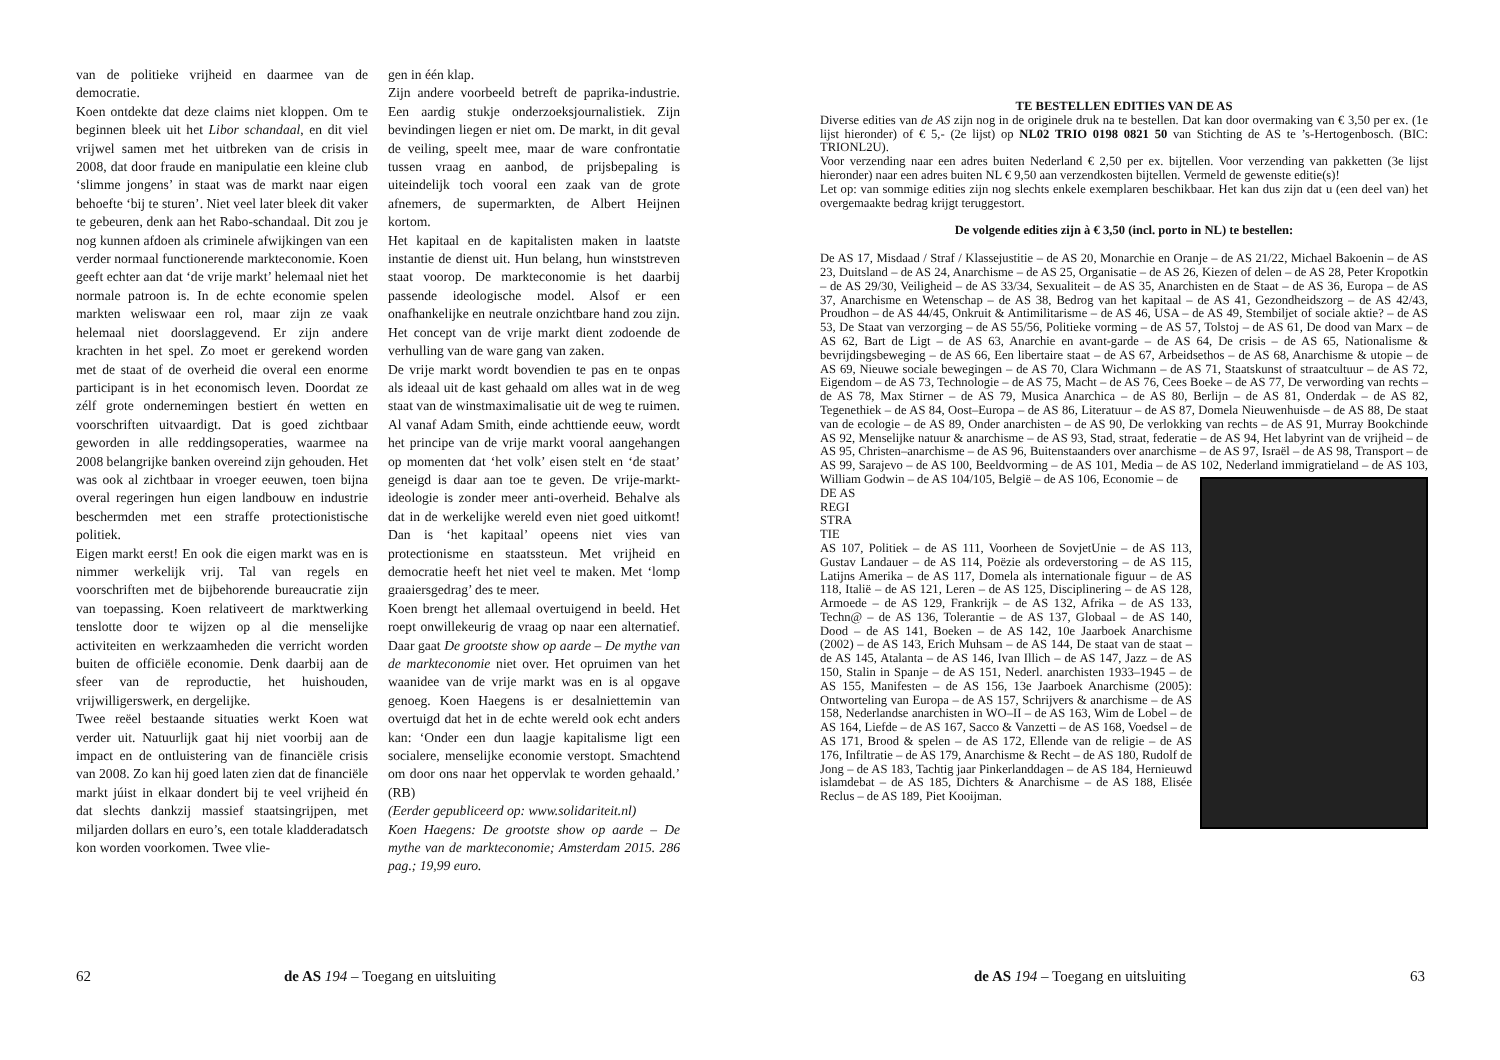van de politieke vrijheid en daarmee van de democratie.
Koen ontdekte dat deze claims niet kloppen. Om te beginnen bleek uit het Libor schandaal, en dit viel vrijwel samen met het uitbreken van de crisis in 2008, dat door fraude en manipulatie een kleine club ‘slimme jongens’ in staat was de markt naar eigen behoefte ‘bij te sturen’. Niet veel later bleek dit vaker te gebeuren, denk aan het Rabo-schandaal. Dit zou je nog kunnen afdoen als criminele afwijkingen van een verder normaal functionerende markteconomie. Koen geeft echter aan dat ‘de vrije markt’ helemaal niet het normale patroon is. In de echte economie spelen markten weliswaar een rol, maar zijn ze vaak helemaal niet doorslaggevend. Er zijn andere krachten in het spel. Zo moet er gerekend worden met de staat of de overheid die overal een enorme participant is in het economisch leven. Doordat ze zélf grote ondernemingen bestiert én wetten en voorschriften uitvaardigt. Dat is goed zichtbaar geworden in alle reddingsoperaties, waarmee na 2008 belangrijke banken overeind zijn gehouden. Het was ook al zichtbaar in vroeger eeuwen, toen bijna overal regeringen hun eigen landbouw en industrie beschermden met een straffe protectionistische politiek.
Eigen markt eerst! En ook die eigen markt was en is nimmer werkelijk vrij. Tal van regels en voorschriften met de bijbehorende bureaucratie zijn van toepassing. Koen relativeert de marktwerking tenslotte door te wijzen op al die menselijke activiteiten en werkzaamheden die verricht worden buiten de officiële economie. Denk daarbij aan de sfeer van de reproductie, het huishouden, vrijwilligerswerk, en dergelijke.
Twee reëel bestaande situaties werkt Koen wat verder uit. Natuurlijk gaat hij niet voorbij aan de impact en de ontluistering van de financiële crisis van 2008. Zo kan hij goed laten zien dat de financiële markt júist in elkaar dondert bij te veel vrijheid én dat slechts dankzij massief staatsingrijpen, met miljarden dollars en euro’s, een totale kladderadatsch kon worden voorkomen. Twee vlie-
gen in één klap.
Zijn andere voorbeeld betreft de paprika-industrie. Een aardig stukje onderzoeksjournalistiek. Zijn bevindingen liegen er niet om. De markt, in dit geval de veiling, speelt mee, maar de ware confrontatie tussen vraag en aanbod, de prijsbepaling is uiteindelijk toch vooral een zaak van de grote afnemers, de supermarkten, de Albert Heijnen kortom.
Het kapitaal en de kapitalisten maken in laatste instantie de dienst uit. Hun belang, hun winststreven staat voorop. De markteconomie is het daarbij passende ideologische model. Alsof er een onafhankelijke en neutrale onzichtbare hand zou zijn. Het concept van de vrije markt dient zodoende de verhulling van de ware gang van zaken.
De vrije markt wordt bovendien te pas en te onpas als ideaal uit de kast gehaald om alles wat in de weg staat van de winstmaximalisatie uit de weg te ruimen. Al vanaf Adam Smith, einde achttiende eeuw, wordt het principe van de vrije markt vooral aangehangen op momenten dat ‘het volk’ eisen stelt en ‘de staat’ geneigd is daar aan toe te geven. De vrije-markt-ideologie is zonder meer anti-overheid. Behalve als dat in de werkelijke wereld even niet goed uitkomt! Dan is ‘het kapitaal’ opeens niet vies van protectionisme en staatssteun. Met vrijheid en democratie heeft het niet veel te maken. Met ‘lomp graaiersgedrag’ des te meer.
Koen brengt het allemaal overtuigend in beeld. Het roept onwillekeurig de vraag op naar een alternatief. Daar gaat De grootste show op aarde – De mythe van de markteconomie niet over. Het opruimen van het waanidee van de vrije markt was en is al opgave genoeg. Koen Haegens is er desalniettemin van overtuigd dat het in de echte wereld ook echt anders kan: ‘Onder een dun laagje kapitalisme ligt een socialere, menselijke economie verstopt. Smachtend om door ons naar het oppervlak te worden gehaald.’ (RB)
(Eerder gepubliceerd op: www.solidariteit.nl)
Koen Haegens: De grootste show op aarde – De mythe van de markteconomie; Amsterdam 2015. 286 pag.; 19,99 euro.
62
de AS 194 – Toegang en uitsluiting
TE BESTELLEN EDITIES VAN DE AS
Diverse edities van de AS zijn nog in de originele druk na te bestellen. Dat kan door overmaking van € 3,50 per ex. (1e lijst hieronder) of € 5,- (2e lijst) op NL02 TRIO 0198 0821 50 van Stichting de AS te ’s-Hertogenbosch. (BIC: TRIONL2U).
Voor verzending naar een adres buiten Nederland € 2,50 per ex. bijtellen. Voor verzending van pakketten (3e lijst hieronder) naar een adres buiten NL € 9,50 aan verzendkosten bijtellen. Vermeld de gewenste editie(s)!
Let op: van sommige edities zijn nog slechts enkele exemplaren beschikbaar. Het kan dus zijn dat u (een deel van) het overgemaakte bedrag krijgt teruggestort.
De volgende edities zijn à € 3,50 (incl. porto in NL) te bestellen:
De AS 17, Misdaad / Straf / Klassejustitie – de AS 20, Monarchie en Oranje – de AS 21/22, Michael Bakoenin – de AS 23, Duitsland – de AS 24, Anarchisme – de AS 25, Organisatie – de AS 26, Kiezen of delen – de AS 28, Peter Kropotkin – de AS 29/30, Veiligheid – de AS 33/34, Sexualiteit – de AS 35, Anarchisten en de Staat – de AS 36, Europa – de AS 37, Anarchisme en Wetenschap – de AS 38, Bedrog van het kapitaal – de AS 41, Gezondheidszorg – de AS 42/43, Proudhon – de AS 44/45, Onkruit & Antimilitarisme – de AS 46, USA – de AS 49, Stembiljet of sociale aktie? – de AS 53, De Staat van verzorging – de AS 55/56, Politieke vorming – de AS 57, Tolstoj – de AS 61, De dood van Marx – de AS 62, Bart de Ligt – de AS 63, Anarchie en avant-garde – de AS 64, De crisis – de AS 65, Nationalisme & bevrijdingsbeweging – de AS 66, Een libertaire staat – de AS 67, Arbeidsethos – de AS 68, Anarchisme & utopie – de AS 69, Nieuwe sociale bewegingen – de AS 70, Clara Wichmann – de AS 71, Staatskunst of straatcultuur – de AS 72, Eigendom – de AS 73, Technologie – de AS 75, Macht – de AS 76, Cees Boeke – de AS 77, De verwording van rechts – de AS 78, Max Stirner – de AS 79, Musica Anarchica – de AS 80, Berlijn – de AS 81, Onderdak – de AS 82, Tegenethiek – de AS 84, Oost–Europa – de AS 86, Literatuur – de AS 87, Domela Nieuwenhuisde – de AS 88, De staat van de ecologie – de AS 89, Onder anarchisten – de AS 90, De verlokking van rechts – de AS 91, Murray Bookchinde AS 92, Menselijke natuur & anarchisme – de AS 93, Stad, straat, federatie – de AS 94, Het labyrint van de vrijheid – de AS 95, Christen–anarchisme – de AS 96, Buitenstaanders over anarchisme – de AS 97, Israël – de AS 98, Transport – de AS 99, Sarajevo – de AS 100, Beeldvorming – de AS 101, Media – de AS 102, Nederland immigratieland – de AS 103, William Godwin – de AS 104/105, België – de AS 106, Economie – de
DE AS
REGI
STRA
TIE
AS 107, Politiek – de AS 111, Voorheen de SovjetUnie – de AS 113, Gustav Landauer – de AS 114, Poëzie als ordeverstoring – de AS 115, Latijns Amerika – de AS 117, Domela als internationale figuur – de AS 118, Italië – de AS 121, Leren – de AS 125, Disciplinering – de AS 128, Armoede – de AS 129, Frankrijk – de AS 132, Afrika – de AS 133, Techn@ – de AS 136, Tolerantie – de AS 137, Globaal – de AS 140, Dood – de AS 141, Boeken – de AS 142, 10e Jaarboek Anarchisme (2002) – de AS 143, Erich Muhsam – de AS 144, De staat van de staat – de AS 145, Atalanta – de AS 146, Ivan Illich – de AS 147, Jazz – de AS 150, Stalin in Spanje – de AS 151, Nederl. anarchisten 1933–1945 – de AS 155, Manifesten – de AS 156, 13e Jaarboek Anarchisme (2005): Ontworteling van Europa – de AS 157, Schrijvers & anarchisme – de AS 158, Nederlandse anarchisten in WO–II – de AS 163, Wim de Lobel – de AS 164, Liefde – de AS 167, Sacco & Vanzetti – de AS 168, Voedsel – de AS 171, Brood & spelen – de AS 172, Ellende van de religie – de AS 176, Infiltratie – de AS 179, Anarchisme & Recht – de AS 180, Rudolf de Jong – de AS 183, Tachtig jaar Pinkerlanddagen – de AS 184, Hernieuwd islamdebat – de AS 185, Dichters & Anarchisme – de AS 188, Elisée Reclus – de AS 189, Piet Kooijman.
de AS 194 – Toegang en uitsluiting
63